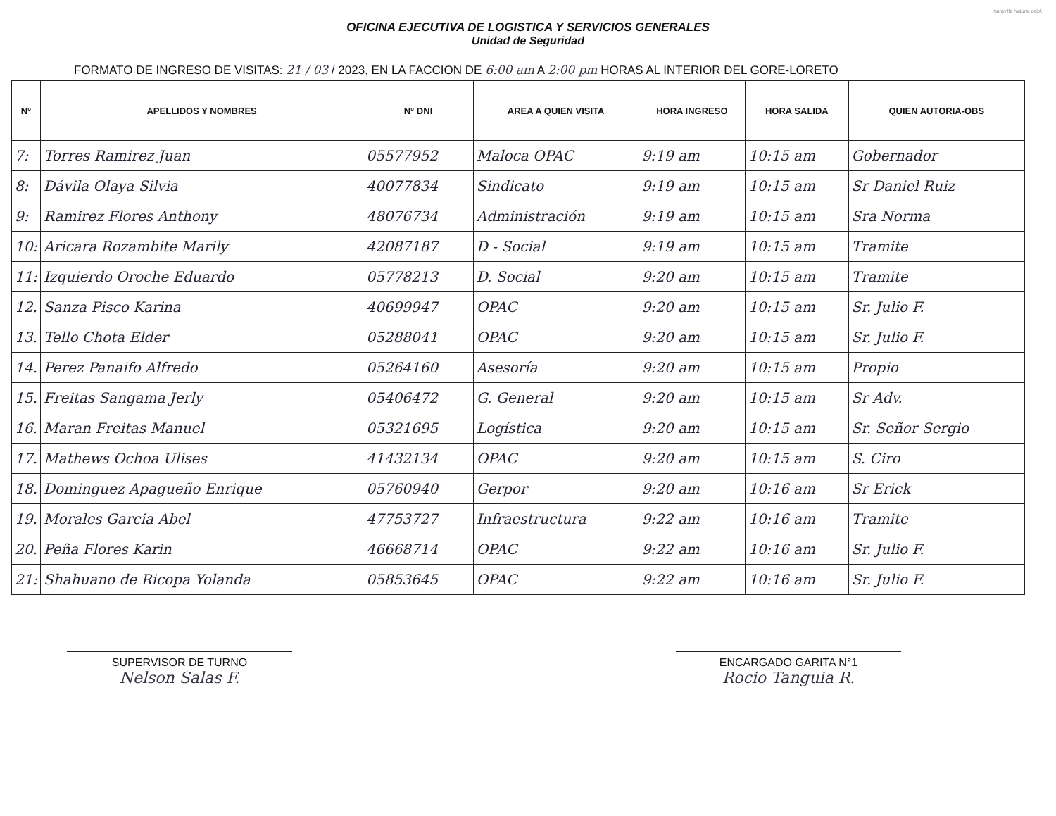maravilla Natural del A
OFICINA EJECUTIVA DE LOGISTICA Y SERVICIOS GENERALES
Unidad de Seguridad
FORMATO DE INGRESO DE VISITAS: 21 / 03 / 2023, EN LA FACCION DE 6:00 am A 2:00 pm HORAS AL INTERIOR DEL GORE-LORETO
| N° | APELLIDOS Y NOMBRES | N° DNI | AREA A QUIEN VISITA | HORA INGRESO | HORA SALIDA | QUIEN AUTORIA-OBS |
| --- | --- | --- | --- | --- | --- | --- |
| 7: | Torres Ramirez Juan | 05577952 | Maloca OPAC | 9:19 am | 10:15 am | Gobernador |
| 8: | Dávila Olaya Silvia | 40077834 | Sindicato | 9:19 am | 10:15 am | Sr Daniel Ruiz |
| 9: | Ramirez Flores Anthony | 48076734 | Administración | 9:19 am | 10:15 am | Sra Norma |
| 10: | Aricara Rozambite Marily | 42087187 | D - Social | 9:19 am | 10:15 am | Tramite |
| 11: | Izquierdo Oroche Eduardo | 05778213 | D. Social | 9:20 am | 10:15 am | Tramite |
| 12. | Sanza Pisco Karina | 40699947 | OPAC | 9:20 am | 10:15 am | Sr. Julio F. |
| 13. | Tello Chota Elder | 05288041 | OPAC | 9:20 am | 10:15 am | Sr. Julio F. |
| 14. | Perez Panaifo Alfredo | 05264160 | Asesoría | 9:20 am | 10:15 am | Propio |
| 15. | Freitas Sangama Jerly | 05406472 | G. General | 9:20 am | 10:15 am | Sr Adv. |
| 16. | Maran Freitas Manuel | 05321695 | Logística | 9:20 am | 10:15 am | Sr. Señor Sergio |
| 17. | Mathews Ochoa Ulises | 41432134 | OPAC | 9:20 am | 10:15 am | S. Ciro |
| 18. | Dominguez Apagueño Enrique | 05760940 | Gerpor | 9:20 am | 10:16 am | Sr Erick |
| 19. | Morales Garcia Abel | 47753727 | Infraestructura | 9:22 am | 10:16 am | Tramite |
| 20. | Peña Flores Karin | 46668714 | OPAC | 9:22 am | 10:16 am | Sr. Julio F. |
| 21: | Shahuano de Ricopa Yolanda | 05853645 | OPAC | 9:22 am | 10:16 am | Sr. Julio F. |
SUPERVISOR DE TURNO
Nelson Salas F.
ENCARGADO GARITA N°1
Rocio Tanguia R.